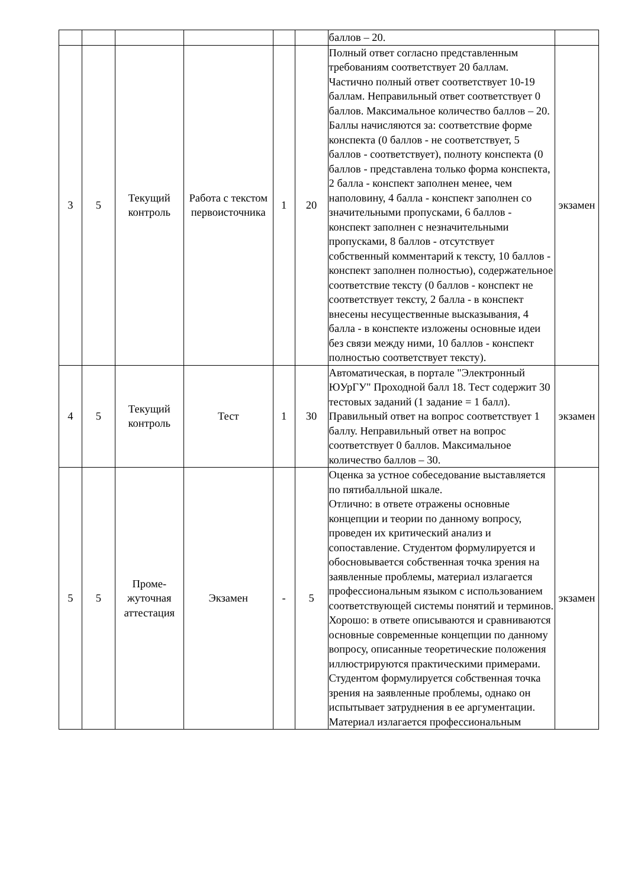| | | | | | | баллов – 20. | |
| 3 | 5 | Текущий контроль | Работа с текстом первоисточника | 1 | 20 | Полный ответ согласно представленным требованиям соответствует 20 баллам. Частично полный ответ соответствует 10-19 баллам. Неправильный ответ соответствует 0 баллов. Максимальное количество баллов – 20. Баллы начисляются за: соответствие форме конспекта (0 баллов - не соответствует, 5 баллов - соответствует), полноту конспекта (0 баллов - представлена только форма конспекта, 2 балла - конспект заполнен менее, чем наполовину, 4 балла - конспект заполнен со значительными пропусками, 6 баллов - конспект заполнен с незначительными пропусками, 8 баллов - отсутствует собственный комментарий к тексту, 10 баллов - конспект заполнен полностью), содержательное соответствие тексту (0 баллов - конспект не соответствует тексту, 2 балла - в конспект внесены несущественные высказывания, 4 балла - в конспекте изложены основные идеи без связи между ними, 10 баллов - конспект полностью соответствует тексту). | экзамен |
| 4 | 5 | Текущий контроль | Тест | 1 | 30 | Автоматическая, в портале "Электронный ЮУрГУ" Проходной балл 18. Тест содержит 30 тестовых заданий (1 задание = 1 балл). Правильный ответ на вопрос соответствует 1 баллу. Неправильный ответ на вопрос соответствует 0 баллов. Максимальное количество баллов – 30. | экзамен |
| 5 | 5 | Проме-жуточная аттестация | Экзамен | - | 5 | Оценка за устное собеседование выставляется по пятибалльной шкале. Отлично: в ответе отражены основные концепции и теории по данному вопросу, проведен их критический анализ и сопоставление. Студентом формулируется и обосновывается собственная точка зрения на заявленные проблемы, материал излагается профессиональным языком с использованием соответствующей системы понятий и терминов. Хорошо: в ответе описываются и сравниваются основные современные концепции по данному вопросу, описанные теоретические положения иллюстрируются практическими примерами. Студентом формулируется собственная точка зрения на заявленные проблемы, однако он испытывает затруднения в ее аргументации. Материал излагается профессиональным | экзамен |